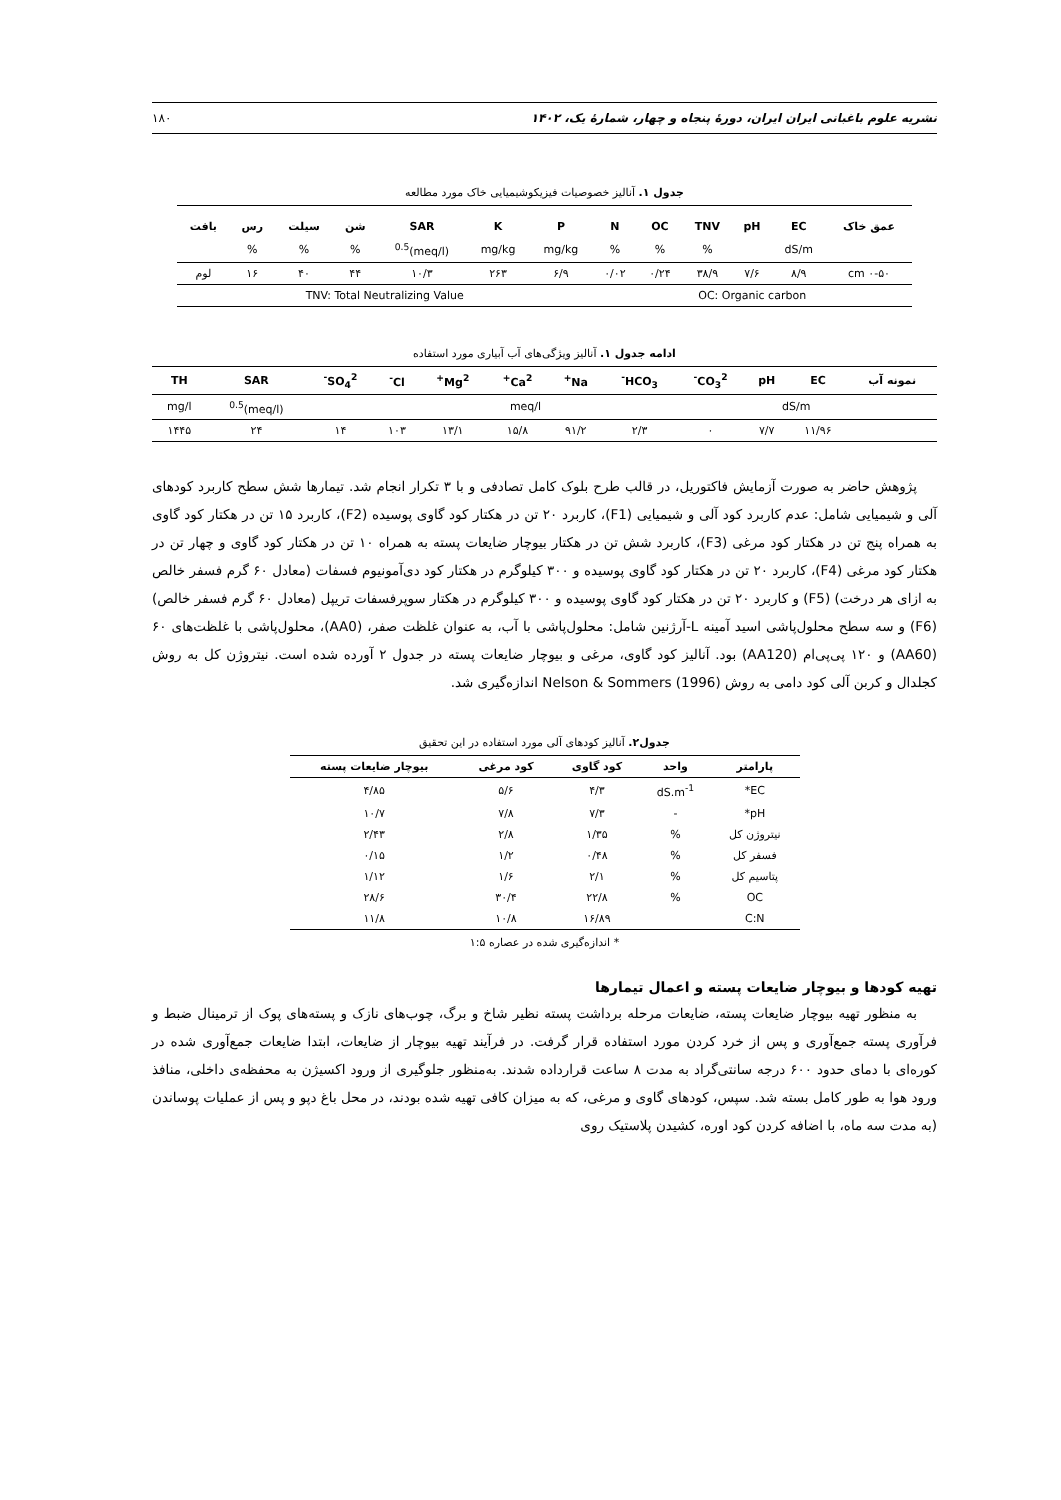نشریه علوم باغبانی ایران ایران، دورهٔ پنجاه و چهار، شمارهٔ یک، ۱۴۰۲ ۱۸۰
جدول ۱. آنالیز خصوصیات فیزیکوشیمیایی خاک مورد مطالعه
| عمق خاک | EC | pH | TNV | OC | N | P | K | SAR | شن | سیلت | رس | بافت |
| --- | --- | --- | --- | --- | --- | --- | --- | --- | --- | --- | --- | --- |
| | dS/m | | % | % | % | mg/kg | mg/kg | (meq/l)<sup>0.5</sup> | % | % | % | |
| ۰-۵۰ cm | ۸/۹ | ۷/۶ | ۳۸/۹ | ۰/۲۴ | ۰/۰۲ | ۶/۹ | ۲۶۳ | ۱۰/۳ | ۴۴ | ۴۰ | ۱۶ | لوم |
| OC: Organic carbon | | | | | | TNV: Total Neutralizing Value | | | | | | |
ادامه جدول ۱. آنالیز ویژگی‌های آب آبیاری مورد استفاده
| نمونه آب | EC | pH | CO<sub>3</sub><sup>2-</sup> | HCO<sub>3</sub><sup>-</sup> | Na<sup>+</sup> | Ca<sup>2+</sup> | Mg<sup>2+</sup> | Cl<sup>-</sup> | SO<sub>4</sub><sup>2-</sup> | SAR | TH |
| --- | --- | --- | --- | --- | --- | --- | --- | --- | --- | --- | --- |
| | dS/m | | meq/l | | | | | | | (meq/l)<sup>0.5</sup> | mg/l |
| | ۱۱/۹۶ | ۷/۷ | ۰ | ۲/۳ | ۹۱/۲ | ۱۵/۸ | ۱۳/۱ | ۱۰۳ | ۱۴ | ۲۴ | ۱۴۴۵ |
پژوهش حاضر به صورت آزمایش فاکتوریل، در قالب طرح بلوک کامل تصادفی و با ۳ تکرار انجام شد. تیمارها شش سطح کاربرد کودهای آلی و شیمیایی شامل: عدم کاربرد کود آلی و شیمیایی (F1)، کاربرد ۲۰ تن در هکتار کود گاوی پوسیده (F2)، کاربرد ۱۵ تن در هکتار کود گاوی به همراه پنج تن در هکتار کود مرغی (F3)، کاربرد شش تن در هکتار بیوچار ضایعات پسته به همراه ۱۰ تن در هکتار کود گاوی و چهار تن در هکتار کود مرغی (F4)، کاربرد ۲۰ تن در هکتار کود گاوی پوسیده و ۳۰۰ کیلوگرم در هکتار کود دی‌آمونیوم فسفات (معادل ۶۰ گرم فسفر خالص به ازای هر درخت) (F5) و کاربرد ۲۰ تن در هکتار کود گاوی پوسیده و ۳۰۰ کیلوگرم در هکتار سوپرفسفات تریپل (معادل ۶۰ گرم فسفر خالص) (F6) و سه سطح محلول‌پاشی اسید آمینه L-آرژنین شامل: محلول‌پاشی با آب، به عنوان غلظت صفر، (AA0)، محلول‌پاشی با غلظت‌های ۶۰ (AA60) و ۱۲۰ پی‌پی‌ام (AA120) بود. آنالیز کود گاوی، مرغی و بیوچار ضایعات پسته در جدول ۲ آورده شده است. نیتروژن کل به روش کجلدال و کربن آلی کود دامی به روش Nelson & Sommers (1996) اندازه‌گیری شد.
جدول۲. آنالیز کودهای آلی مورد استفاده در این تحقیق
| پارامتر | واحد | کود گاوی | کود مرغی | بیوچار ضایعات پسته |
| --- | --- | --- | --- | --- |
| EC* | dS.m<sup>-1</sup> | ۴/۳ | ۵/۶ | ۴/۸۵ |
| pH* | - | ۷/۳ | ۷/۸ | ۱۰/۷ |
| نیتروژن کل | % | ۱/۳۵ | ۲/۸ | ۲/۴۳ |
| فسفر کل | % | ۰/۴۸ | ۱/۲ | ۰/۱۵ |
| پتاسیم کل | % | ۲/۱ | ۱/۶ | ۱/۱۲ |
| OC | % | ۲۲/۸ | ۳۰/۴ | ۲۸/۶ |
| C:N | | ۱۶/۸۹ | ۱۰/۸ | ۱۱/۸ |
* اندازه‌گیری شده در عصاره ۱:۵
تهیه کودها و بیوچار ضایعات پسته و اعمال تیمارها
به منظور تهیه بیوچار ضایعات پسته، ضایعات مرحله برداشت پسته نظیر شاخ و برگ، چوب‌های نازک و پسته‌های پوک از ترمینال ضبط و فرآوری پسته جمع‌آوری و پس از خرد کردن مورد استفاده قرار گرفت. در فرآیند تهیه بیوچار از ضایعات، ابتدا ضایعات جمع‌آوری شده در کوره‌ای با دمای حدود ۶۰۰ درجه سانتی‌گراد به مدت ۸ ساعت قرارداده شدند. به‌منظور جلوگیری از ورود اکسیژن به محفظه‌ی داخلی، منافذ ورود هوا به طور کامل بسته شد. سپس، کودهای گاوی و مرغی، که به میزان کافی تهیه شده بودند، در محل باغ دپو و پس از عملیات پوساندن (به مدت سه ماه، با اضافه کردن کود اوره، کشیدن پلاستیک روی